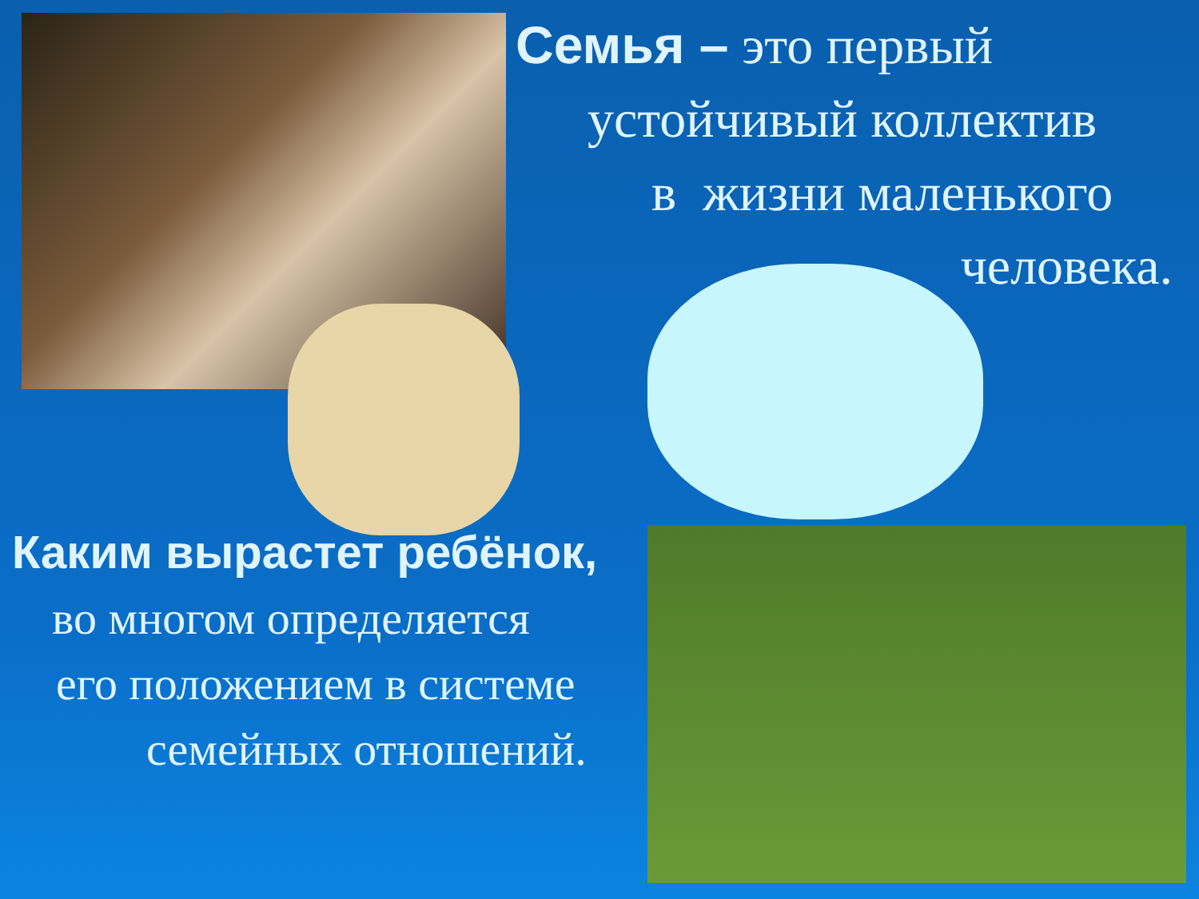Семья – это первый
устойчивый коллектив
в жизни маленького
человека.
Каким вырастет ребёнок,
во многом определяется
его положением в системе
семейных отношений.